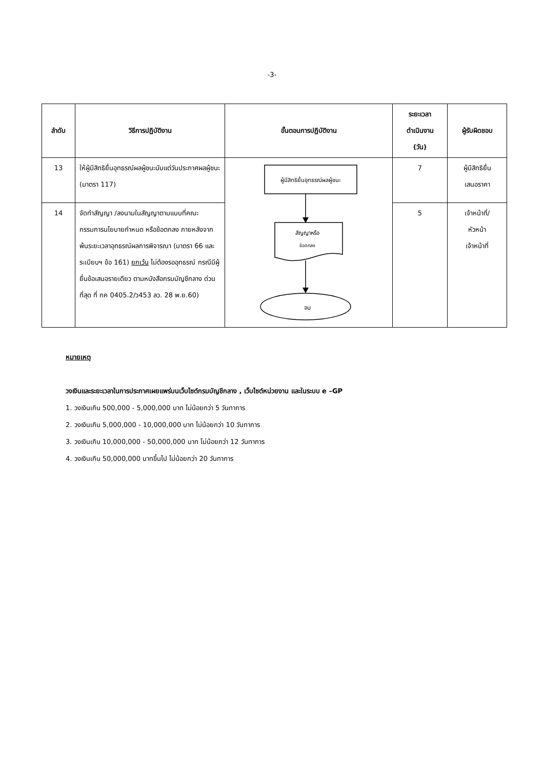-3-
| ลำดับ | วิธีการปฏิบัติงาน | ขั้นตอนการปฏิบัติงาน | ระยะเวลา ดำเนินงาน (วัน) | ผู้รับผิดชอบ |
| --- | --- | --- | --- | --- |
| 13 | ให้ผู้มีสิทธิยื่นอุทธรณ์ผลผู้ชนะนับแต่วันประกาศผลผู้ชนะ (มาตรา 117) | ผู้มีสิทธิยื่นอุทธรณ์ผลผู้ชนะ สัญญาหรือ ข้อตกลง จบ | 7 | ผู้มีสิทธิยื่น เสนอราคา |
| 14 | จัดทำสัญญา /ลงนามในสัญญาตามแบบที่คณะกรรมการนโยบายกำหนด หรือข้อตกลง ภายหลังจากพ้นระยะเวลาอุทธรณ์ผลการพิจารณา (มาตรา 66 และระเบียบฯ ข้อ 161) ยกเว้น ไม่ต้องรออุทธรณ์ กรณีมีผู้ยื่นข้อเสนอรายเดียว ตามหนังสือกรมบัญชีกลาง ด่วนที่สุด ที่ กค 0405.2/ว453 ลว. 28 พ.ย.60) | | 5 | เจ้าหน้าที่/ หัวหน้า เจ้าหน้าที่ |
หมายเหตุ
วงเงินและระยะเวลาในการประกาศเผยแพร่บนเว็บไซต์กรมบัญชีกลาง , เว็บไซต์หน่วยงาน และในระบบ e –GP
1. วงเงินเกิน 500,000 - 5,000,000 บาท ไม่น้อยกว่า 5 วันทาการ
2. วงเงินเกิน 5,000,000 - 10,000,000 บาท ไม่น้อยกว่า 10 วันทาการ
3. วงเงินเกิน 10,000,000 - 50,000,000 บาท ไม่น้อยกว่า 12 วันทาการ
4. วงเงินเกิน 50,000,000 บาทขึ้นไป ไม่น้อยกว่า 20 วันทาการ